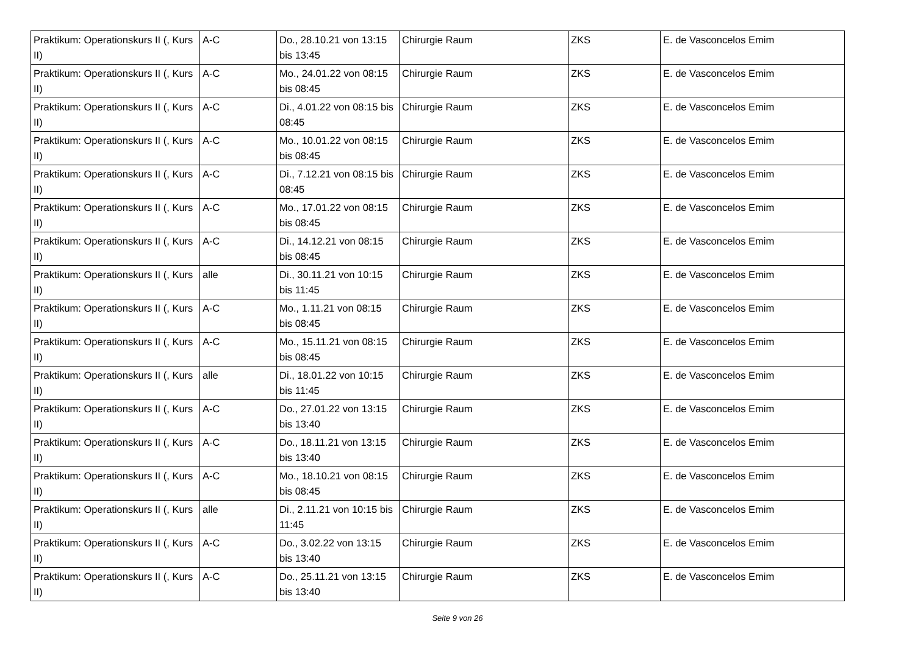| Praktikum: Operationskurs II (, Kurs II) | A-C | Do., 28.10.21 von 13:15 bis 13:45 | Chirurgie Raum | ZKS | E. de Vasconcelos Emim |
| Praktikum: Operationskurs II (, Kurs II) | A-C | Mo., 24.01.22 von 08:15 bis 08:45 | Chirurgie Raum | ZKS | E. de Vasconcelos Emim |
| Praktikum: Operationskurs II (, Kurs II) | A-C | Di., 4.01.22 von 08:15 bis 08:45 | Chirurgie Raum | ZKS | E. de Vasconcelos Emim |
| Praktikum: Operationskurs II (, Kurs II) | A-C | Mo., 10.01.22 von 08:15 bis 08:45 | Chirurgie Raum | ZKS | E. de Vasconcelos Emim |
| Praktikum: Operationskurs II (, Kurs II) | A-C | Di., 7.12.21 von 08:15 bis 08:45 | Chirurgie Raum | ZKS | E. de Vasconcelos Emim |
| Praktikum: Operationskurs II (, Kurs II) | A-C | Mo., 17.01.22 von 08:15 bis 08:45 | Chirurgie Raum | ZKS | E. de Vasconcelos Emim |
| Praktikum: Operationskurs II (, Kurs II) | A-C | Di., 14.12.21 von 08:15 bis 08:45 | Chirurgie Raum | ZKS | E. de Vasconcelos Emim |
| Praktikum: Operationskurs II (, Kurs II) | alle | Di., 30.11.21 von 10:15 bis 11:45 | Chirurgie Raum | ZKS | E. de Vasconcelos Emim |
| Praktikum: Operationskurs II (, Kurs II) | A-C | Mo., 1.11.21 von 08:15 bis 08:45 | Chirurgie Raum | ZKS | E. de Vasconcelos Emim |
| Praktikum: Operationskurs II (, Kurs II) | A-C | Mo., 15.11.21 von 08:15 bis 08:45 | Chirurgie Raum | ZKS | E. de Vasconcelos Emim |
| Praktikum: Operationskurs II (, Kurs II) | alle | Di., 18.01.22 von 10:15 bis 11:45 | Chirurgie Raum | ZKS | E. de Vasconcelos Emim |
| Praktikum: Operationskurs II (, Kurs II) | A-C | Do., 27.01.22 von 13:15 bis 13:40 | Chirurgie Raum | ZKS | E. de Vasconcelos Emim |
| Praktikum: Operationskurs II (, Kurs II) | A-C | Do., 18.11.21 von 13:15 bis 13:40 | Chirurgie Raum | ZKS | E. de Vasconcelos Emim |
| Praktikum: Operationskurs II (, Kurs II) | A-C | Mo., 18.10.21 von 08:15 bis 08:45 | Chirurgie Raum | ZKS | E. de Vasconcelos Emim |
| Praktikum: Operationskurs II (, Kurs II) | alle | Di., 2.11.21 von 10:15 bis 11:45 | Chirurgie Raum | ZKS | E. de Vasconcelos Emim |
| Praktikum: Operationskurs II (, Kurs II) | A-C | Do., 3.02.22 von 13:15 bis 13:40 | Chirurgie Raum | ZKS | E. de Vasconcelos Emim |
| Praktikum: Operationskurs II (, Kurs II) | A-C | Do., 25.11.21 von 13:15 bis 13:40 | Chirurgie Raum | ZKS | E. de Vasconcelos Emim |
Seite 9 von 26